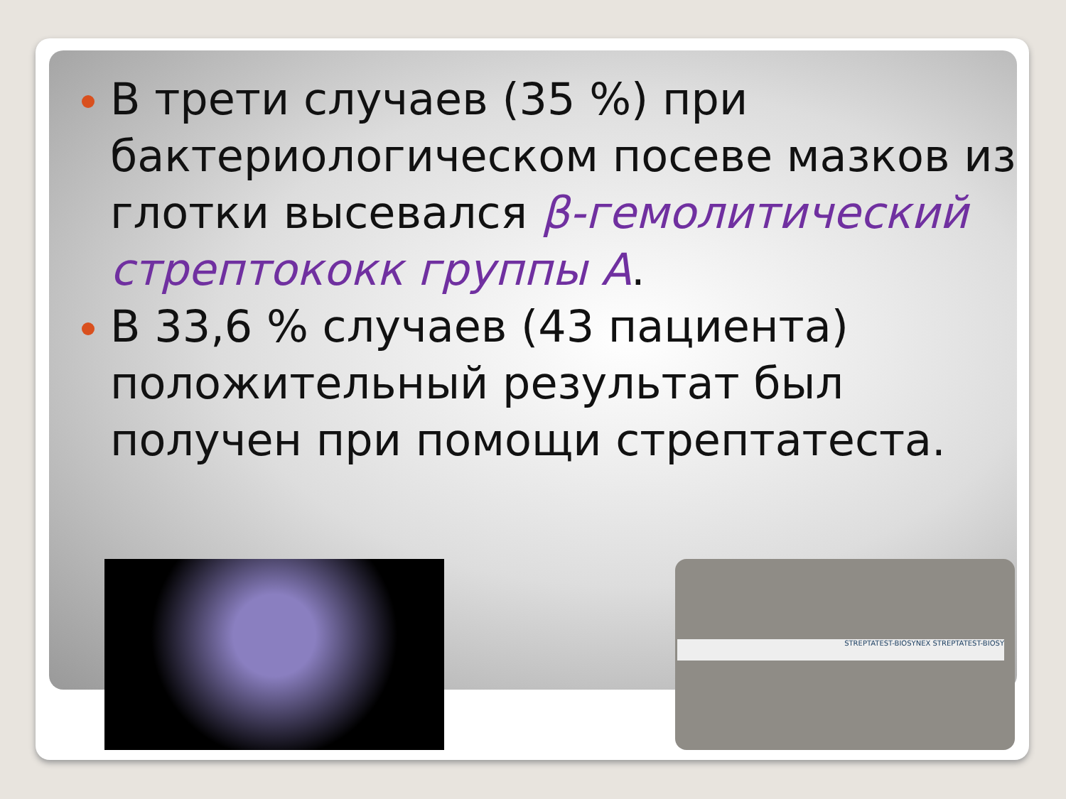В трети случаев (35 %) при бактериологическом посеве мазков из глотки высевался β-гемолитический стрептококк группы А.
В 33,6 % случаев (43 пациента) положительный результат был получен при помощи стрептатеста.
STREPTATEST-BIOSYNEX STREPTATEST-BIOSY